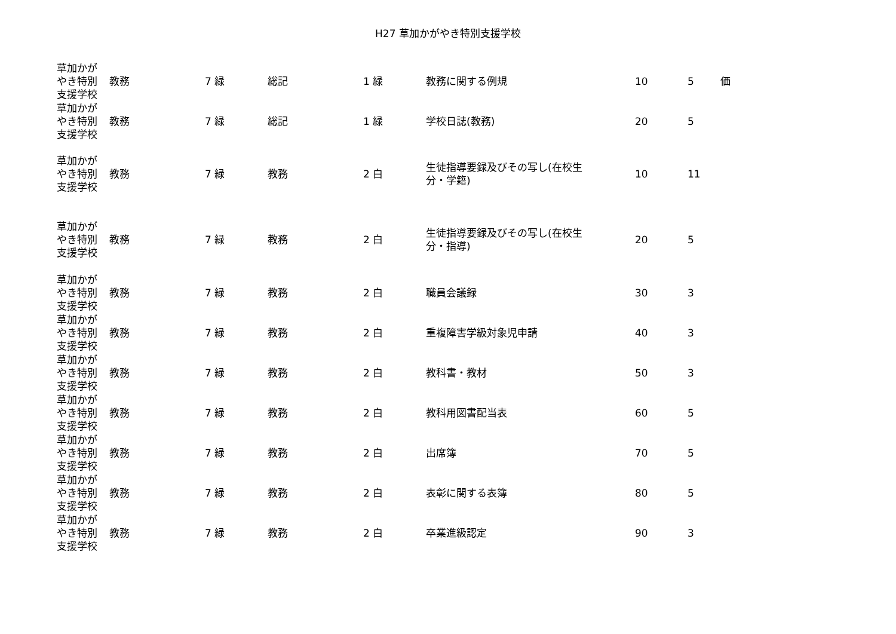H27 草加かがやき特別支援学校
| 草加かが やき特別 支援学校 | 教務 | 7 緑 | 総記 | 1 緑 | 教務に関する例規 | 10 | 5 | 価 |
| 草加かが やき特別 支援学校 | 教務 | 7 緑 | 総記 | 1 緑 | 学校日誌(教務) | 20 | 5 | |
| 草加かが やき特別 支援学校 | 教務 | 7 緑 | 教務 | 2 白 | 生徒指導要録及びその写し(在校生 分・学籍) | 10 | 11 | |
| 草加かが やき特別 支援学校 | 教務 | 7 緑 | 教務 | 2 白 | 生徒指導要録及びその写し(在校生 分・指導) | 20 | 5 | |
| 草加かが やき特別 支援学校 | 教務 | 7 緑 | 教務 | 2 白 | 職員会議録 | 30 | 3 | |
| 草加かが やき特別 支援学校 | 教務 | 7 緑 | 教務 | 2 白 | 重複障害学級対象児申請 | 40 | 3 | |
| 草加かが やき特別 支援学校 | 教務 | 7 緑 | 教務 | 2 白 | 教科書・教材 | 50 | 3 | |
| 草加かが やき特別 支援学校 | 教務 | 7 緑 | 教務 | 2 白 | 教科用図書配当表 | 60 | 5 | |
| 草加かが やき特別 支援学校 | 教務 | 7 緑 | 教務 | 2 白 | 出席簿 | 70 | 5 | |
| 草加かが やき特別 支援学校 | 教務 | 7 緑 | 教務 | 2 白 | 表彰に関する表簿 | 80 | 5 | |
| 草加かが やき特別 支援学校 | 教務 | 7 緑 | 教務 | 2 白 | 卒業進級認定 | 90 | 3 | |